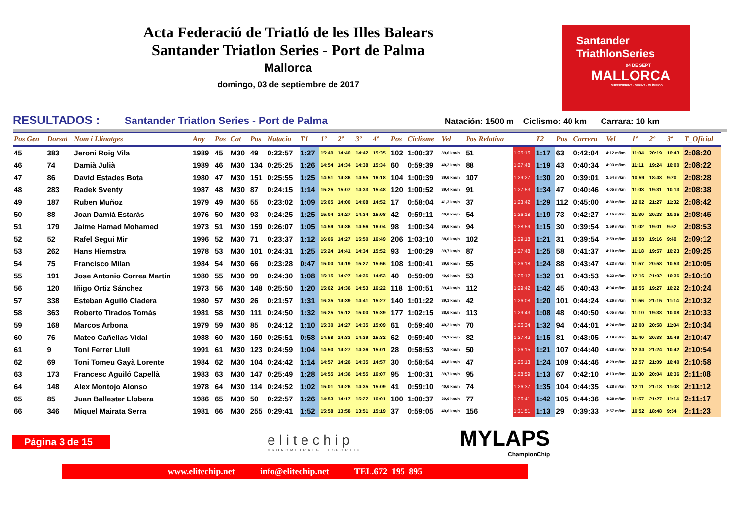Acta Federació de Triatló de les Illes Balears
Santander Triatlon Series - Port de Palma
Mallorca
domingo, 03 de septiembre de 2017
Santander
TriathlonSeries
04 DE SEPT
MALLORCA
SUPERSPRINT · SPRINT · OLÍMPICO
RESULTADOS : Santander Triatlon Series - Port de Palma Natación: 1500 m Ciclismo: 40 km Carrara: 10 km
| Pos Gen | Dorsal | Nom i Llinatges | Any | Pos | Cat | Pos | Natacio | T1 | 1º | 2º | 3º | 4º | Pos | Ciclisme | Vel | Pos Relativa | | T2 | Pos | Carrera | Vel | 1º | 2º | 3º | T_Oficial |
| --- | --- | --- | --- | --- | --- | --- | --- | --- | --- | --- | --- | --- | --- | --- | --- | --- | --- | --- | --- | --- | --- | --- | --- | --- | --- |
| 45 | 383 | Jeroni Roig Vila | 1989 | 45 | M30 | 49 | 0:22:57 | 1:27 | 15:40 | 14:40 | 14:42 | 15:35 | 102 | 1:00:37 | 39,6 km/h | 51 | 1:26:16 | 1:17 | 63 | 0:42:04 | 4:12 m/km | 11:04 | 20:19 | 10:43 | 2:08:20 |
| 46 | 74 | Damià Julià | 1989 | 46 | M30 | 134 | 0:25:25 | 1:26 | 14:54 | 14:34 | 14:38 | 15:34 | 60 | 0:59:39 | 40,2 km/h | 88 | 1:27:48 | 1:19 | 43 | 0:40:34 | 4:03 m/km | 11:11 | 19:24 | 10:00 | 2:08:22 |
| 47 | 86 | David Estades Bota | 1980 | 47 | M30 | 151 | 0:25:55 | 1:25 | 14:51 | 14:36 | 14:55 | 16:18 | 104 | 1:00:39 | 39,6 km/h | 107 | 1:29:27 | 1:30 | 20 | 0:39:01 | 3:54 m/km | 10:59 | 18:43 | 9:20 | 2:08:28 |
| 48 | 283 | Radek Sventy | 1987 | 48 | M30 | 87 | 0:24:15 | 1:14 | 15:25 | 15:07 | 14:33 | 15:48 | 120 | 1:00:52 | 39,4 km/h | 91 | 1:27:53 | 1:34 | 47 | 0:40:46 | 4:05 m/km | 11:03 | 19:31 | 10:13 | 2:08:38 |
| 49 | 187 | Ruben Muñoz | 1979 | 49 | M30 | 55 | 0:23:02 | 1:09 | 15:05 | 14:00 | 14:08 | 14:52 | 17 | 0:58:04 | 41,3 km/h | 37 | 1:23:42 | 1:29 | 112 | 0:45:00 | 4:30 m/km | 12:02 | 21:27 | 11:32 | 2:08:42 |
| 50 | 88 | Joan Damià Estaràs | 1976 | 50 | M30 | 93 | 0:24:25 | 1:25 | 15:04 | 14:27 | 14:34 | 15:08 | 42 | 0:59:11 | 40,6 km/h | 54 | 1:26:18 | 1:19 | 73 | 0:42:27 | 4:15 m/km | 11:30 | 20:23 | 10:35 | 2:08:45 |
| 51 | 179 | Jaime Hamad Mohamed | 1973 | 51 | M30 | 159 | 0:26:07 | 1:05 | 14:59 | 14:36 | 14:56 | 16:04 | 98 | 1:00:34 | 39,6 km/h | 94 | 1:28:59 | 1:15 | 30 | 0:39:54 | 3:59 m/km | 11:02 | 19:01 | 9:52 | 2:08:53 |
| 52 | 52 | Rafel Segui Mir | 1996 | 52 | M30 | 71 | 0:23:37 | 1:12 | 16:06 | 14:27 | 15:50 | 16:49 | 206 | 1:03:10 | 38,0 km/h | 102 | 1:29:18 | 1:21 | 31 | 0:39:54 | 3:59 m/km | 10:50 | 19:16 | 9:49 | 2:09:12 |
| 53 | 262 | Hans Hiemstra | 1978 | 53 | M30 | 101 | 0:24:31 | 1:25 | 15:24 | 14:41 | 14:34 | 15:52 | 93 | 1:00:29 | 39,7 km/h | 87 | 1:27:48 | 1:25 | 58 | 0:41:37 | 4:10 m/km | 11:18 | 19:57 | 10:23 | 2:09:25 |
| 54 | 75 | Francisco Milan | 1984 | 54 | M30 | 66 | 0:23:28 | 0:47 | 15:00 | 14:19 | 15:27 | 15:56 | 108 | 1:00:41 | 39,6 km/h | 55 | 1:26:18 | 1:24 | 88 | 0:43:47 | 4:23 m/km | 11:57 | 20:58 | 10:53 | 2:10:05 |
| 55 | 191 | Jose Antonio Correa Martin | 1980 | 55 | M30 | 99 | 0:24:30 | 1:08 | 15:15 | 14:27 | 14:36 | 14:53 | 40 | 0:59:09 | 40,6 km/h | 53 | 1:26:17 | 1:32 | 91 | 0:43:53 | 4:23 m/km | 12:16 | 21:02 | 10:36 | 2:10:10 |
| 56 | 120 | Iñigo Ortiz Sánchez | 1973 | 56 | M30 | 148 | 0:25:50 | 1:20 | 15:02 | 14:36 | 14:53 | 16:22 | 118 | 1:00:51 | 39,4 km/h | 112 | 1:29:42 | 1:42 | 45 | 0:40:43 | 4:04 m/km | 10:55 | 19:27 | 10:22 | 2:10:24 |
| 57 | 338 | Esteban Aguiló Cladera | 1980 | 57 | M30 | 26 | 0:21:57 | 1:31 | 16:35 | 14:39 | 14:41 | 15:27 | 140 | 1:01:22 | 39,1 km/h | 42 | 1:26:08 | 1:20 | 101 | 0:44:24 | 4:26 m/km | 11:56 | 21:15 | 11:14 | 2:10:32 |
| 58 | 363 | Roberto Tirados Tomás | 1981 | 58 | M30 | 111 | 0:24:50 | 1:32 | 16:25 | 15:12 | 15:00 | 15:39 | 177 | 1:02:15 | 38,6 km/h | 113 | 1:29:43 | 1:08 | 48 | 0:40:50 | 4:05 m/km | 11:10 | 19:33 | 10:08 | 2:10:33 |
| 59 | 168 | Marcos Arbona | 1979 | 59 | M30 | 85 | 0:24:12 | 1:10 | 15:30 | 14:27 | 14:35 | 15:09 | 61 | 0:59:40 | 40,2 km/h | 70 | 1:26:34 | 1:32 | 94 | 0:44:01 | 4:24 m/km | 12:00 | 20:58 | 11:04 | 2:10:34 |
| 60 | 76 | Mateo Cañellas Vidal | 1988 | 60 | M30 | 150 | 0:25:51 | 0:58 | 14:58 | 14:33 | 14:39 | 15:32 | 62 | 0:59:40 | 40,2 km/h | 82 | 1:27:42 | 1:15 | 81 | 0:43:05 | 4:19 m/km | 11:40 | 20:38 | 10:49 | 2:10:47 |
| 61 | 9 | Toni Ferrer Llull | 1991 | 61 | M30 | 123 | 0:24:59 | 1:04 | 14:50 | 14:27 | 14:36 | 15:01 | 28 | 0:58:53 | 40,8 km/h | 50 | 1:26:15 | 1:21 | 107 | 0:44:40 | 4:28 m/km | 12:34 | 21:24 | 10:42 | 2:10:54 |
| 62 | 69 | Toni Tomeu Gayà Lorente | 1984 | 62 | M30 | 104 | 0:24:42 | 1:14 | 14:57 | 14:26 | 14:35 | 14:57 | 30 | 0:58:54 | 40,8 km/h | 47 | 1:26:13 | 1:24 | 109 | 0:44:46 | 4:29 m/km | 12:57 | 21:09 | 10:40 | 2:10:58 |
| 63 | 173 | Francesc Aguiló Capellà | 1983 | 63 | M30 | 147 | 0:25:49 | 1:28 | 14:55 | 14:36 | 14:55 | 16:07 | 95 | 1:00:31 | 39,7 km/h | 95 | 1:28:59 | 1:13 | 67 | 0:42:10 | 4:13 m/km | 11:30 | 20:04 | 10:36 | 2:11:08 |
| 64 | 148 | Alex Montojo Alonso | 1978 | 64 | M30 | 114 | 0:24:52 | 1:02 | 15:01 | 14:26 | 14:35 | 15:09 | 41 | 0:59:10 | 40,6 km/h | 74 | 1:26:37 | 1:35 | 104 | 0:44:35 | 4:28 m/km | 12:11 | 21:18 | 11:08 | 2:11:12 |
| 65 | 85 | Juan Ballester Llobera | 1986 | 65 | M30 | 50 | 0:22:57 | 1:26 | 14:53 | 14:17 | 15:27 | 16:01 | 100 | 1:00:37 | 39,6 km/h | 77 | 1:26:41 | 1:42 | 105 | 0:44:36 | 4:28 m/km | 11:57 | 21:27 | 11:14 | 2:11:17 |
| 66 | 346 | Miquel Mairata Serra | 1981 | 66 | M30 | 255 | 0:29:41 | 1:52 | 15:58 | 13:58 | 13:51 | 15:19 | 37 | 0:59:05 | 40,6 km/h | 156 | 1:31:51 | 1:13 | 29 | 0:39:33 | 3:57 m/km | 10:52 | 18:48 | 9:54 | 2:11:23 |
Página 3 de 15
elitechip
CRONOMETRATGE ESPORTIU
MYLAPS
ChampionChip
www.elitechip.net info@elitechip.net TEL.672 195 895